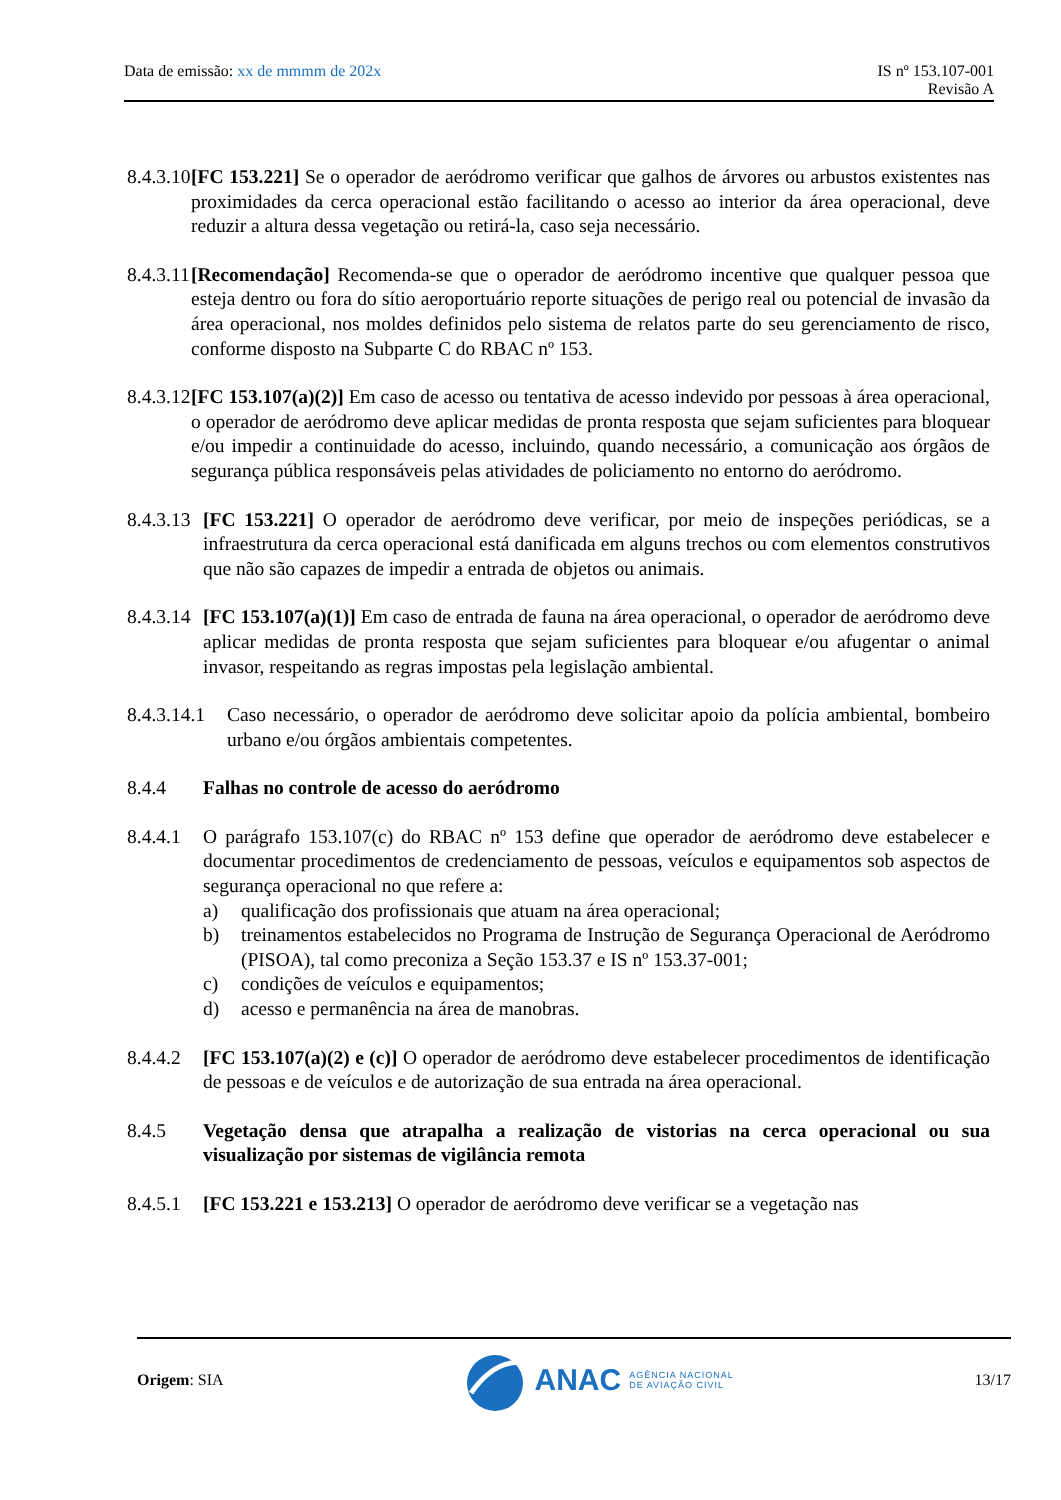Data de emissão: xx de mmmm de 202x
IS nº 153.107-001
Revisão A
8.4.3.10 [FC 153.221] Se o operador de aeródromo verificar que galhos de árvores ou arbustos existentes nas proximidades da cerca operacional estão facilitando o acesso ao interior da área operacional, deve reduzir a altura dessa vegetação ou retirá-la, caso seja necessário.
8.4.3.11 [Recomendação] Recomenda-se que o operador de aeródromo incentive que qualquer pessoa que esteja dentro ou fora do sítio aeroportuário reporte situações de perigo real ou potencial de invasão da área operacional, nos moldes definidos pelo sistema de relatos parte do seu gerenciamento de risco, conforme disposto na Subparte C do RBAC nº 153.
8.4.3.12 [FC 153.107(a)(2)] Em caso de acesso ou tentativa de acesso indevido por pessoas à área operacional, o operador de aeródromo deve aplicar medidas de pronta resposta que sejam suficientes para bloquear e/ou impedir a continuidade do acesso, incluindo, quando necessário, a comunicação aos órgãos de segurança pública responsáveis pelas atividades de policiamento no entorno do aeródromo.
8.4.3.13 [FC 153.221] O operador de aeródromo deve verificar, por meio de inspeções periódicas, se a infraestrutura da cerca operacional está danificada em alguns trechos ou com elementos construtivos que não são capazes de impedir a entrada de objetos ou animais.
8.4.3.14 [FC 153.107(a)(1)] Em caso de entrada de fauna na área operacional, o operador de aeródromo deve aplicar medidas de pronta resposta que sejam suficientes para bloquear e/ou afugentar o animal invasor, respeitando as regras impostas pela legislação ambiental.
8.4.3.14.1 Caso necessário, o operador de aeródromo deve solicitar apoio da polícia ambiental, bombeiro urbano e/ou órgãos ambientais competentes.
8.4.4 Falhas no controle de acesso do aeródromo
8.4.4.1 O parágrafo 153.107(c) do RBAC nº 153 define que operador de aeródromo deve estabelecer e documentar procedimentos de credenciamento de pessoas, veículos e equipamentos sob aspectos de segurança operacional no que refere a:
a) qualificação dos profissionais que atuam na área operacional;
b) treinamentos estabelecidos no Programa de Instrução de Segurança Operacional de Aeródromo (PISOA), tal como preconiza a Seção 153.37 e IS nº 153.37-001;
c) condições de veículos e equipamentos;
d) acesso e permanência na área de manobras.
8.4.4.2 [FC 153.107(a)(2) e (c)] O operador de aeródromo deve estabelecer procedimentos de identificação de pessoas e de veículos e de autorização de sua entrada na área operacional.
8.4.5 Vegetação densa que atrapalha a realização de vistorias na cerca operacional ou sua visualização por sistemas de vigilância remota
8.4.5.1 [FC 153.221 e 153.213] O operador de aeródromo deve verificar se a vegetação nas
Origem: SIA
ANAC AGÊNCIA NACIONAL
DE AVIAÇÃO CIVIL
13/17